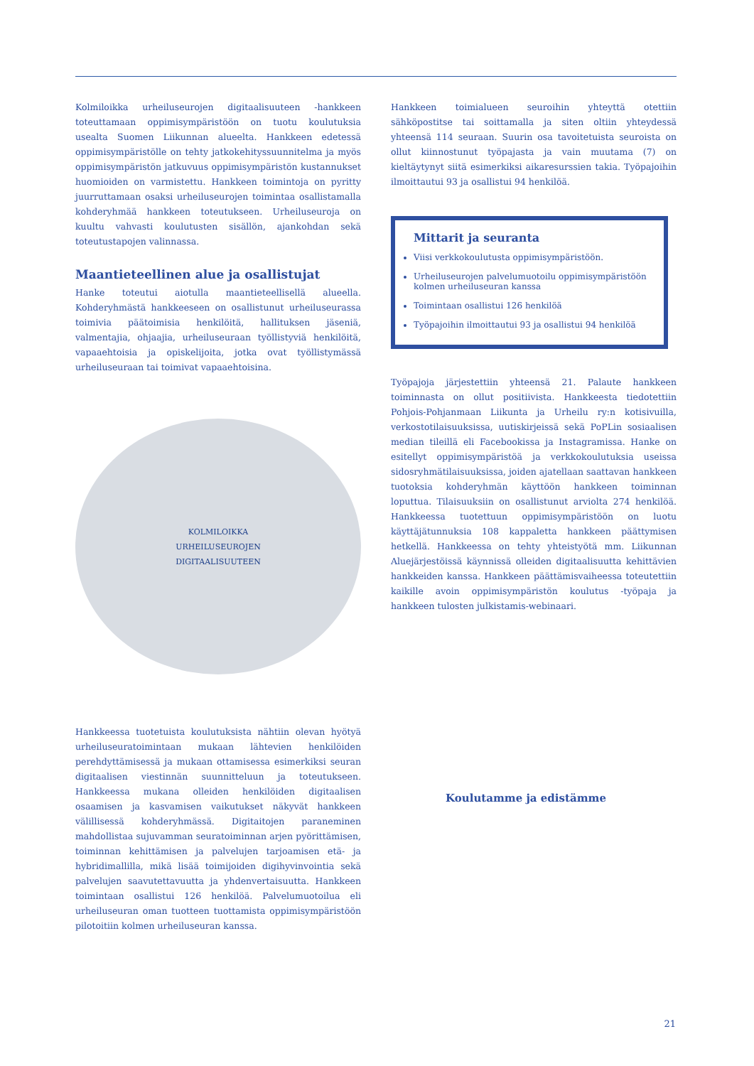Kolmiloikka urheiluseurojen digitaalisuuteen -hankkeen toteuttamaan oppimisympäristöön on tuotu koulutuksia usealta Suomen Liikunnan alueelta. Hankkeen edetessä oppimisympäristölle on tehty jatkokehityssuunnitelma ja myös oppimisympäristön jatkuvuus oppimisympäristön kustannukset huomioiden on varmistettu. Hankkeen toimintoja on pyritty juurruttamaan osaksi urheiluseurojen toimintaa osallistamalla kohderyhmää hankkeen toteutukseen. Urheiluseuroja on kuultu vahvasti koulutusten sisällön, ajankohdan sekä toteutustapojen valinnassa.
Maantieteellinen alue ja osallistujat
Hanke toteutui aiotulla maantieteellisellä alueella. Kohderyhmästä hankkeeseen on osallistunut urheiluseurassa toimivia päätoimisia henkilöitä, hallituksen jäseniä, valmentajia, ohjaajia, urheiluseuraan työllistyviä henkilöitä, vapaaehtoisia ja opiskelijoita, jotka ovat työllistymässä urheiluseuraan tai toimivat vapaaehtoisina.
KOLMILOIKKA
URHEILUSEUROJEN
DIGITAALISUUTEEN
Hankkeessa tuotetuista koulutuksista nähtiin olevan hyötyä urheiluseuratoimintaan mukaan lähtevien henkilöiden perehdyttämisessä ja mukaan ottamisessa esimerkiksi seuran digitaalisen viestinnän suunnitteluun ja toteutukseen. Hankkeessa mukana olleiden henkilöiden digitaalisen osaamisen ja kasvamisen vaikutukset näkyvät hankkeen välillisessä kohderyhmässä. Digitaitojen paraneminen mahdollistaa sujuvamman seuratoiminnan arjen pyörittämisen, toiminnan kehittämisen ja palvelujen tarjoamisen etä- ja hybridimallilla, mikä lisää toimijoiden digihyvinvointia sekä palvelujen saavutettavuutta ja yhdenvertaisuutta. Hankkeen toimintaan osallistui 126 henkilöä. Palvelumuotoilua eli urheiluseuran oman tuotteen tuottamista oppimisympäristöön pilotoitiin kolmen urheiluseuran kanssa.
Hankkeen toimialueen seuroihin yhteyttä otettiin sähköpostitse tai soittamalla ja siten oltiin yhteydessä yhteensä 114 seuraan. Suurin osa tavoitetuista seuroista on ollut kiinnostunut työpajasta ja vain muutama (7) on kieltäytynyt siitä esimerkiksi aikaresurssien takia. Työpajoihin ilmoittautui 93 ja osallistui 94 henkilöä.
Mittarit ja seuranta
Viisi verkkokoulutusta oppimisympäristöön.
Urheiluseurojen palvelumuotoilu oppimisympäristöön kolmen urheiluseuran kanssa
Toimintaan osallistui 126 henkilöä
Työpajoihin ilmoittautui 93 ja osallistui 94 henkilöä
Työpajoja järjestettiin yhteensä 21. Palaute hankkeen toiminnasta on ollut positiivista. Hankkeesta tiedotettiin Pohjois-Pohjanmaan Liikunta ja Urheilu ry:n kotisivuilla, verkostotilaisuuksissa, uutiskirjeissä sekä PoPLin sosiaalisen median tileillä eli Facebookissa ja Instagramissa. Hanke on esitellyt oppimisympäristöä ja verkkokoulutuksia useissa sidosryhmätilaisuuksissa, joiden ajatellaan saattavan hankkeen tuotoksia kohderyhmän käyttöön hankkeen toiminnan loputtua. Tilaisuuksiin on osallistunut arviolta 274 henkilöä. Hankkeessa tuotettuun oppimisympäristöön on luotu käyttäjätunnuksia 108 kappaletta hankkeen päättymisen hetkellä. Hankkeessa on tehty yhteistyötä mm. Liikunnan Aluejärjestöissä käynnissä olleiden digitaalisuutta kehittävien hankkeiden kanssa. Hankkeen päättämisvaiheessa toteutettiin kaikille avoin oppimisympäristön koulutus -työpaja ja hankkeen tulosten julkistamis-webinaari.
Koulutamme ja edistämme
21